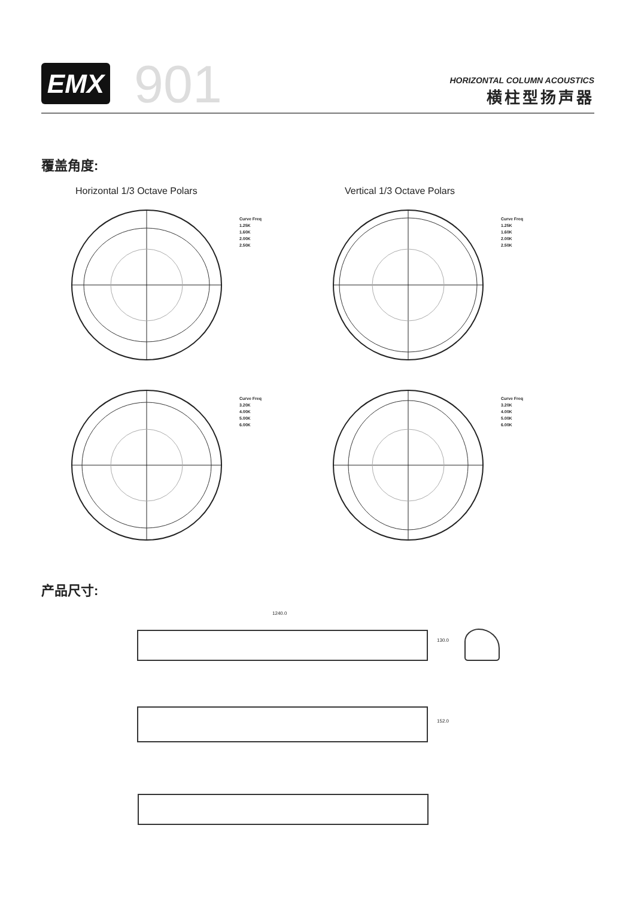EMX 901
HORIZONTAL COLUMN ACOUSTICS
横柱型扬声器
覆盖角度:
Horizontal 1/3 Octave Polars Vertical 1/3 Octave Polars
Curve Freq
1.25K
1.60K
2.00K
2.50K
Curve Freq
1.25K
1.60K
2.00K
2.50K
Curve Freq
3.20K
4.00K
5.00K
6.00K
Curve Freq
3.20K
4.00K
5.00K
6.00K
产品尺寸:
1240.0
130.0
152.0